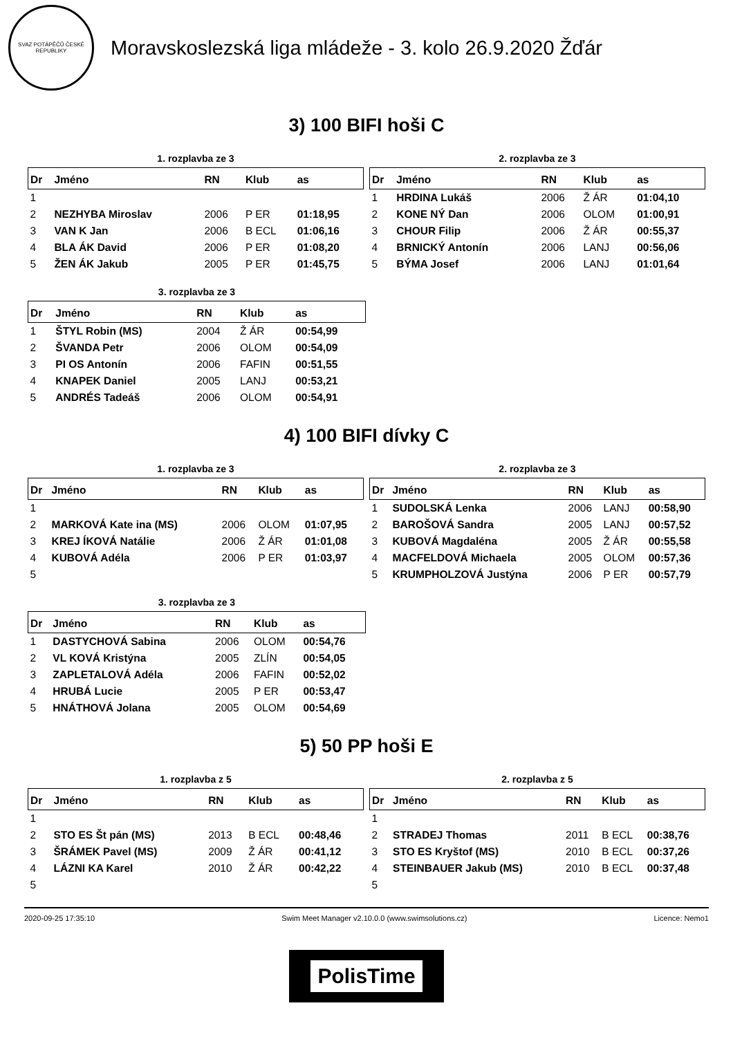SVAZ POTÁPĚČŮ ČESKÉ REPUBLIKY
Moravskoslezská liga mládeže - 3. kolo 26.9.2020 Žďár
3) 100 BIFI hoši C
1. rozplavba ze 3
| Dr | Jméno | RN | Klub | as |
| --- | --- | --- | --- | --- |
| 1 | | | | |
| 2 | NEZHYBA Miroslav | 2006 | P ER | 01:18,95 |
| 3 | VAN K Jan | 2006 | B ECL | 01:06,16 |
| 4 | BLA ÁK David | 2006 | P ER | 01:08,20 |
| 5 | ŽEN ÁK Jakub | 2005 | P ER | 01:45,75 |
2. rozplavba ze 3
| Dr | Jméno | RN | Klub | as |
| --- | --- | --- | --- | --- |
| 1 | HRDINA Lukáš | 2006 | Ž ÁR | 01:04,10 |
| 2 | KONE NÝ Dan | 2006 | OLOM | 01:00,91 |
| 3 | CHOUR Filip | 2006 | Ž ÁR | 00:55,37 |
| 4 | BRNICKÝ Antonín | 2006 | LANJ | 00:56,06 |
| 5 | BÝMA Josef | 2006 | LANJ | 01:01,64 |
3. rozplavba ze 3
| Dr | Jméno | RN | Klub | as |
| --- | --- | --- | --- | --- |
| 1 | ŠTYL Robin (MS) | 2004 | Ž ÁR | 00:54,99 |
| 2 | ŠVANDA Petr | 2006 | OLOM | 00:54,09 |
| 3 | PI OS Antonín | 2006 | FAFIN | 00:51,55 |
| 4 | KNAPEK Daniel | 2005 | LANJ | 00:53,21 |
| 5 | ANDRÉS Tadeáš | 2006 | OLOM | 00:54,91 |
4) 100 BIFI dívky C
1. rozplavba ze 3
| Dr | Jméno | RN | Klub | as |
| --- | --- | --- | --- | --- |
| 1 | | | | |
| 2 | MARKOVÁ Kate ina (MS) | 2006 | OLOM | 01:07,95 |
| 3 | KREJ ÍKOVÁ Natálie | 2006 | Ž ÁR | 01:01,08 |
| 4 | KUBOVÁ Adéla | 2006 | P ER | 01:03,97 |
| 5 | | | | |
2. rozplavba ze 3
| Dr | Jméno | RN | Klub | as |
| --- | --- | --- | --- | --- |
| 1 | SUDOLSKÁ Lenka | 2006 | LANJ | 00:58,90 |
| 2 | BAROŠOVÁ Sandra | 2005 | LANJ | 00:57,52 |
| 3 | KUBOVÁ Magdaléna | 2005 | Ž ÁR | 00:55,58 |
| 4 | MACFELDOVÁ Michaela | 2005 | OLOM | 00:57,36 |
| 5 | KRUMPHOLZOVÁ Justýna | 2006 | P ER | 00:57,79 |
3. rozplavba ze 3
| Dr | Jméno | RN | Klub | as |
| --- | --- | --- | --- | --- |
| 1 | DASTYCHOVÁ Sabina | 2006 | OLOM | 00:54,76 |
| 2 | VL KOVÁ Kristýna | 2005 | ZLÍN | 00:54,05 |
| 3 | ZAPLETALOVÁ Adéla | 2006 | FAFIN | 00:52,02 |
| 4 | HRUBÁ Lucie | 2005 | P ER | 00:53,47 |
| 5 | HNÁTHOVÁ Jolana | 2005 | OLOM | 00:54,69 |
5) 50 PP hoši E
1. rozplavba z 5
| Dr | Jméno | RN | Klub | as |
| --- | --- | --- | --- | --- |
| 1 | | | | |
| 2 | STO ES Št pán (MS) | 2013 | B ECL | 00:48,46 |
| 3 | ŠRÁMEK Pavel (MS) | 2009 | Ž ÁR | 00:41,12 |
| 4 | LÁZNI KA Karel | 2010 | Ž ÁR | 00:42,22 |
| 5 | | | | |
2. rozplavba z 5
| Dr | Jméno | RN | Klub | as |
| --- | --- | --- | --- | --- |
| 1 | | | | |
| 2 | STRADEJ Thomas | 2011 | B ECL | 00:38,76 |
| 3 | STO ES Kryštof (MS) | 2010 | B ECL | 00:37,26 |
| 4 | STEINBAUER Jakub (MS) | 2010 | B ECL | 00:37,48 |
| 5 | | | | |
2020-09-25 17:35:10 Swim Meet Manager v2.10.0.0 (www.swimsolutions.cz) Licence: Nemo1
PolisTime